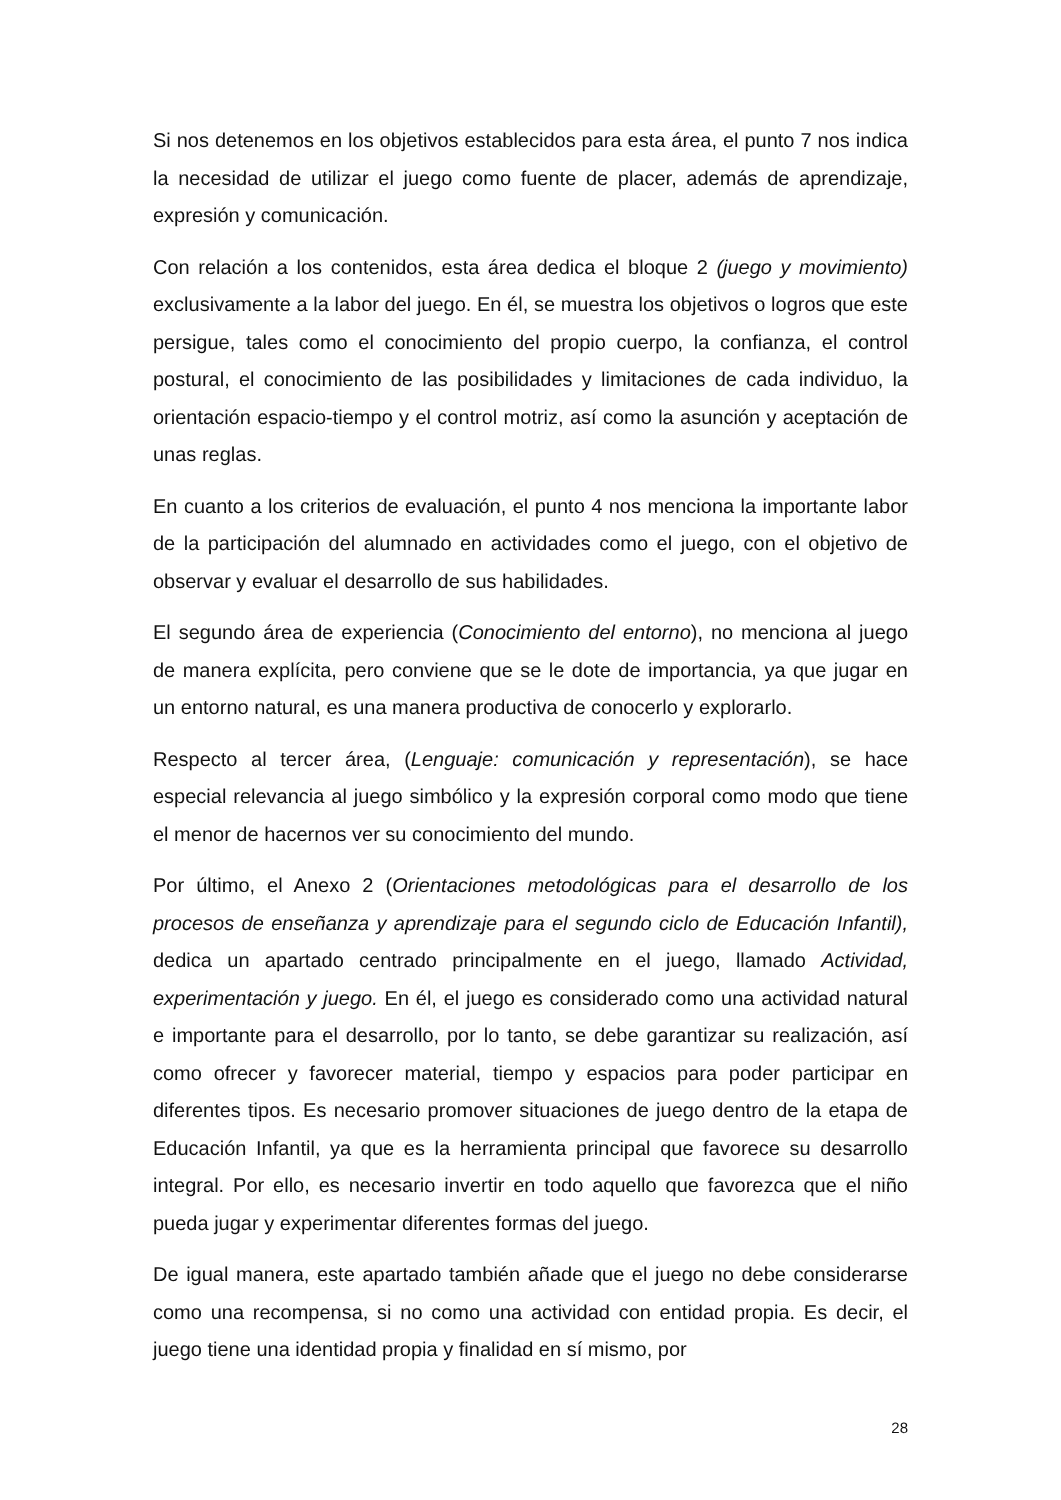Si nos detenemos en los objetivos establecidos para esta área, el punto 7 nos indica la necesidad de utilizar el juego como fuente de placer, además de aprendizaje, expresión y comunicación.
Con relación a los contenidos, esta área dedica el bloque 2 (juego y movimiento) exclusivamente a la labor del juego. En él, se muestra los objetivos o logros que este persigue, tales como el conocimiento del propio cuerpo, la confianza, el control postural, el conocimiento de las posibilidades y limitaciones de cada individuo, la orientación espacio-tiempo y el control motriz, así como la asunción y aceptación de unas reglas.
En cuanto a los criterios de evaluación, el punto 4 nos menciona la importante labor de la participación del alumnado en actividades como el juego, con el objetivo de observar y evaluar el desarrollo de sus habilidades.
El segundo área de experiencia (Conocimiento del entorno), no menciona al juego de manera explícita, pero conviene que se le dote de importancia, ya que jugar en un entorno natural, es una manera productiva de conocerlo y explorarlo.
Respecto al tercer área, (Lenguaje: comunicación y representación), se hace especial relevancia al juego simbólico y la expresión corporal como modo que tiene el menor de hacernos ver su conocimiento del mundo.
Por último, el Anexo 2 (Orientaciones metodológicas para el desarrollo de los procesos de enseñanza y aprendizaje para el segundo ciclo de Educación Infantil), dedica un apartado centrado principalmente en el juego, llamado Actividad, experimentación y juego. En él, el juego es considerado como una actividad natural e importante para el desarrollo, por lo tanto, se debe garantizar su realización, así como ofrecer y favorecer material, tiempo y espacios para poder participar en diferentes tipos. Es necesario promover situaciones de juego dentro de la etapa de Educación Infantil, ya que es la herramienta principal que favorece su desarrollo integral. Por ello, es necesario invertir en todo aquello que favorezca que el niño pueda jugar y experimentar diferentes formas del juego.
De igual manera, este apartado también añade que el juego no debe considerarse como una recompensa, si no como una actividad con entidad propia. Es decir, el juego tiene una identidad propia y finalidad en sí mismo, por
28